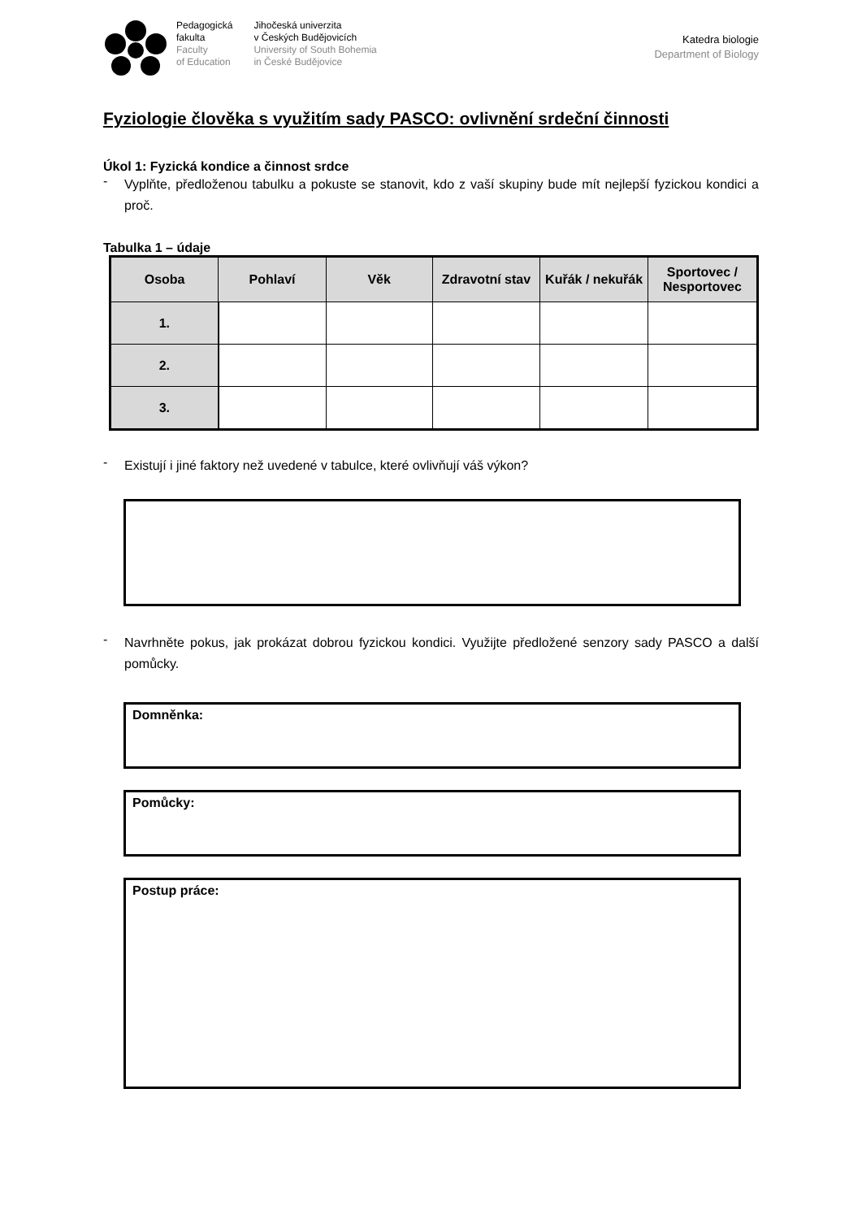Pedagogická
fakulta
Faculty
of Education
Jihočeská univerzita
v Českých Budějovicích
University of South Bohemia
in České Budějovice
Katedra biologie
Department of Biology
Fyziologie člověka s využitím sady PASCO: ovlivnění srdeční činnosti
Úkol 1: Fyzická kondice a činnost srdce
-
Vyplňte, předloženou tabulku a pokuste se stanovit, kdo z vaší skupiny bude mít nejlepší fyzickou kondici a proč.
Tabulka 1 – údaje
| Osoba | Pohlaví | Věk | Zdravotní stav | Kuřák / nekuřák | Sportovec / Nesportovec |
| --- | --- | --- | --- | --- | --- |
| 1. | | | | | |
| 2. | | | | | |
| 3. | | | | | |
-
Existují i jiné faktory než uvedené v tabulce, které ovlivňují váš výkon?
-
Navrhněte pokus, jak prokázat dobrou fyzickou kondici. Využijte předložené senzory sady PASCO a další pomůcky.
Domněnka:
Pomůcky:
Postup práce: